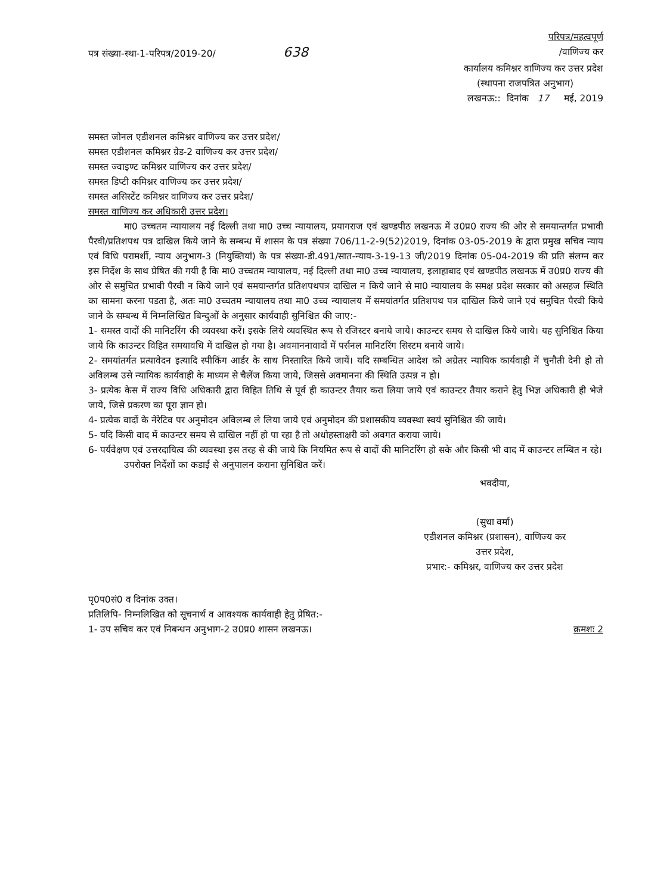परिपत्र/महत्वपूर्ण
पत्र संख्या-स्था-1-परिपत्र/2019-20/ 638 /वाणिज्य कर
कार्यालय कमिश्नर वाणिज्य कर उत्तर प्रदेश
(स्थापना राजपत्रित अनुभाग)
लखनऊ:: दिनांक 17 मई, 2019
समस्त जोनल एडीशनल कमिश्नर वाणिज्य कर उत्तर प्रदेश/
समस्त एडीशनल कमिश्नर ग्रेड-2 वाणिज्य कर उत्तर प्रदेश/
समस्त ज्वाइण्ट कमिश्नर वाणिज्य कर उत्तर प्रदेश/
समस्त डिप्टी कमिश्नर वाणिज्य कर उत्तर प्रदेश/
समस्त असिस्टेंट कमिश्नर वाणिज्य कर उत्तर प्रदेश/
समस्त वाणिज्य कर अधिकारी उत्तर प्रदेश।
मा0 उच्चतम न्यायालय नई दिल्ली तथा मा0 उच्च न्यायालय, प्रयागराज एवं खण्डपीठ लखनऊ में उ0प्र0 राज्य की ओर से समयान्तर्गत प्रभावी पैरवी/प्रतिशपथ पत्र दाखिल किये जाने के सम्बन्ध में शासन के पत्र संख्या 706/11-2-9(52)2019, दिनांक 03-05-2019 के द्वारा प्रमुख सचिव न्याय एवं विधि परामर्शी, न्याय अनुभाग-3 (नियुक्तियां) के पत्र संख्या-डी.491/सात-न्याय-3-19-13 जी/2019 दिनांक 05-04-2019 की प्रति संलग्न कर इस निर्देश के साथ प्रेषित की गयी है कि मा0 उच्चतम न्यायालय, नई दिल्ली तथा मा0 उच्च न्यायालय, इलाहाबाद एवं खण्डपीठ लखनऊ में उ0प्र0 राज्य की ओर से समुचित प्रभावी पैरवी न किये जाने एवं समयान्तर्गत प्रतिशपथपत्र दाखिल न किये जाने से मा0 न्यायालय के समक्ष प्रदेश सरकार को असहज स्थिति का सामना करना पडता है, अतः मा0 उच्चतम न्यायालय तथा मा0 उच्च न्यायालय में समयांतर्गत प्रतिशपथ पत्र दाखिल किये जाने एवं समुचित पैरवी किये जाने के सम्बन्ध में निम्नलिखित बिन्दुओं के अनुसार कार्यवाही सुनिश्चित की जाए:-
1- समस्त वादों की मानिटरिंग की व्यवस्था करें। इसके लिये व्यवस्थित रूप से रजिस्टर बनाये जाये। काउन्टर समय से दाखिल किये जाये। यह सुनिश्चित किया जाये कि काउन्टर विहित समयावधि में दाखिल हो गया है। अवमाननावादों में पर्सनल मानिटरिंग सिस्टम बनाये जाये।
2- समयांतर्गत प्रत्यावेदन इत्यादि स्पीकिंग आर्डर के साथ निस्तारित किये जायें। यदि सम्बन्धित आदेश को अग्रेतर न्यायिक कार्यवाही में चुनौती देनी हो तो अविलम्ब उसे न्यायिक कार्यवाही के माध्यम से चैलेंज किया जाये, जिससे अवमानना की स्थिति उत्पन्न न हो।
3- प्रत्येक केस में राज्य विधि अधिकारी द्वारा विहित तिथि से पूर्व ही काउन्टर तैयार करा लिया जाये एवं काउन्टर तैयार कराने हेतु भिज्ञ अधिकारी ही भेजे जाये, जिसे प्रकरण का पूरा ज्ञान हो।
4- प्रत्येक वादों के नेरेटिव पर अनुमोदन अविलम्ब ले लिया जाये एवं अनुमोदन की प्रशासकीय व्यवस्था स्वयं सुनिश्चित की जाये।
5- यदि किसी वाद में काउन्टर समय से दाखिल नहीं हो पा रहा है तो अधोहस्ताक्षरी को अवगत कराया जाये।
6- पर्यवेक्षण एवं उत्तरदायित्व की व्यवस्था इस तरह से की जाये कि नियमित रूप से वादों की मानिटरिंग हो सके और किसी भी वाद में काउन्टर लम्बित न रहे।
उपरोक्त निर्देशों का कडाई से अनुपालन कराना सुनिश्चित करें।
भवदीया,
(सुधा वर्मा)
एडीशनल कमिश्नर (प्रशासन), वाणिज्य कर
उत्तर प्रदेश,
प्रभार:- कमिश्नर, वाणिज्य कर उत्तर प्रदेश
पृ0प0सं0 व दिनांक उक्त।
प्रतिलिपि- निम्नलिखित को सूचनार्थ व आवश्यक कार्यवाही हेतु प्रेषित:-
1- उप सचिव कर एवं निबन्धन अनुभाग-2 उ0प्र0 शासन लखनऊ। क्रमशः 2